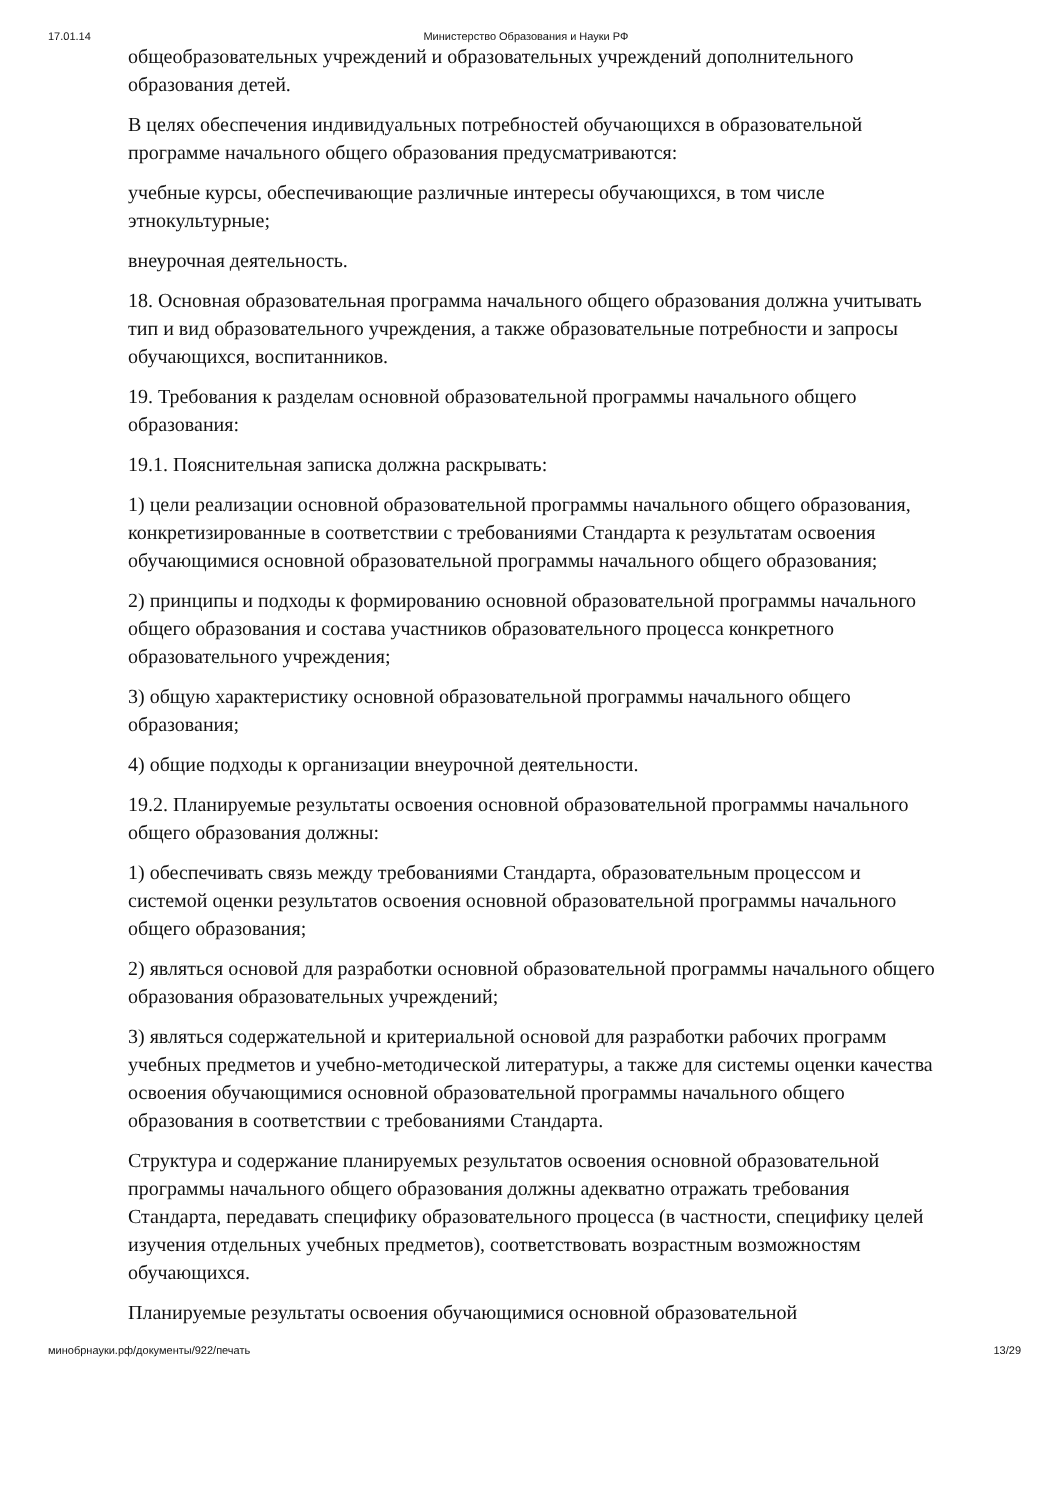17.01.14 Министерство Образования и Науки РФ
общеобразовательных учреждений и образовательных учреждений дополнительного образования детей.
В целях обеспечения индивидуальных потребностей обучающихся в образовательной программе начального общего образования предусматриваются:
учебные курсы, обеспечивающие различные интересы обучающихся, в том числе этнокультурные;
внеурочная деятельность.
18. Основная образовательная программа начального общего образования должна учитывать тип и вид образовательного учреждения, а также образовательные потребности и запросы обучающихся, воспитанников.
19. Требования к разделам основной образовательной программы начального общего образования:
19.1. Пояснительная записка должна раскрывать:
1) цели реализации основной образовательной программы начального общего образования, конкретизированные в соответствии с требованиями Стандарта к результатам освоения обучающимися основной образовательной программы начального общего образования;
2) принципы и подходы к формированию основной образовательной программы начального общего образования и состава участников образовательного процесса конкретного образовательного учреждения;
3) общую характеристику основной образовательной программы начального общего образования;
4) общие подходы к организации внеурочной деятельности.
19.2. Планируемые результаты освоения основной образовательной программы начального общего образования должны:
1) обеспечивать связь между требованиями Стандарта, образовательным процессом и системой оценки результатов освоения основной образовательной программы начального общего образования;
2) являться основой для разработки основной образовательной программы начального общего образования образовательных учреждений;
3) являться содержательной и критериальной основой для разработки рабочих программ учебных предметов и учебно-методической литературы, а также для системы оценки качества освоения обучающимися основной образовательной программы начального общего образования в соответствии с требованиями Стандарта.
Структура и содержание планируемых результатов освоения основной образовательной программы начального общего образования должны адекватно отражать требования Стандарта, передавать специфику образовательного процесса (в частности, специфику целей изучения отдельных учебных предметов), соответствовать возрастным возможностям обучающихся.
Планируемые результаты освоения обучающимися основной образовательной
минобрнауки.рф/документы/922/печать 13/29